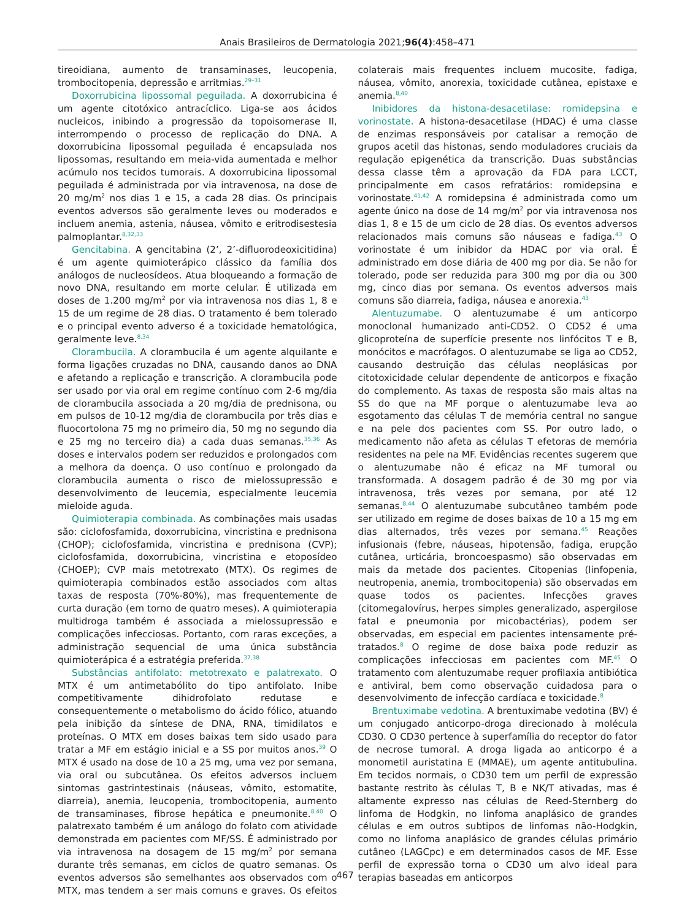Anais Brasileiros de Dermatologia 2021;96(4):458–471
tireoidiana, aumento de transaminases, leucopenia, trombocitopenia, depressão e arritmias.<sup>29–31</sup>
Doxorrubicina lipossomal peguilada. A doxorrubicina é um agente citotóxico antracíclico. Liga-se aos ácidos nucleicos, inibindo a progressão da topoisomerase II, interrompendo o processo de replicação do DNA. A doxorrubicina lipossomal peguilada é encapsulada nos lipossomas, resultando em meia-vida aumentada e melhor acúmulo nos tecidos tumorais. A doxorrubicina lipossomal peguilada é administrada por via intravenosa, na dose de 20 mg/m<sup>2</sup> nos dias 1 e 15, a cada 28 dias. Os principais eventos adversos são geralmente leves ou moderados e incluem anemia, astenia, náusea, vômito e eritrodisestesia palmoplantar.<sup>8,32,33</sup>
Gencitabina. A gencitabina (2’, 2’-difluorodeoxicitidina) é um agente quimioterápico clássico da família dos análogos de nucleosídeos. Atua bloqueando a formação de novo DNA, resultando em morte celular. É utilizada em doses de 1.200 mg/m<sup>2</sup> por via intravenosa nos dias 1, 8 e 15 de um regime de 28 dias. O tratamento é bem tolerado e o principal evento adverso é a toxicidade hematológica, geralmente leve.<sup>8,34</sup>
Clorambucila. A clorambucila é um agente alquilante e forma ligações cruzadas no DNA, causando danos ao DNA e afetando a replicação e transcrição. A clorambucila pode ser usado por via oral em regime contínuo com 2-6 mg/dia de clorambucila associada a 20 mg/dia de prednisona, ou em pulsos de 10-12 mg/dia de clorambucila por três dias e fluocortolona 75 mg no primeiro dia, 50 mg no segundo dia e 25 mg no terceiro dia) a cada duas semanas.<sup>35,36</sup> As doses e intervalos podem ser reduzidos e prolongados com a melhora da doença. O uso contínuo e prolongado da clorambucila aumenta o risco de mielossupressão e desenvolvimento de leucemia, especialmente leucemia mieloide aguda.
Quimioterapia combinada. As combinações mais usadas são: ciclofosfamida, doxorrubicina, vincristina e prednisona (CHOP); ciclofosfamida, vincristina e prednisona (CVP); ciclofosfamida, doxorrubicina, vincristina e etoposídeo (CHOEP); CVP mais metotrexato (MTX). Os regimes de quimioterapia combinados estão associados com altas taxas de resposta (70%-80%), mas frequentemente de curta duração (em torno de quatro meses). A quimioterapia multidroga também é associada a mielossupressão e complicações infecciosas. Portanto, com raras exceções, a administração sequencial de uma única substância quimioterápica é a estratégia preferida.<sup>37,38</sup>
Substâncias antifolato: metotrexato e palatrexato. O MTX é um antimetabólito do tipo antifolato. Inibe competitivamente dihidrofolato redutase e consequentemente o metabolismo do ácido fólico, atuando pela inibição da síntese de DNA, RNA, timidilatos e proteínas. O MTX em doses baixas tem sido usado para tratar a MF em estágio inicial e a SS por muitos anos.<sup>39</sup> O MTX é usado na dose de 10 a 25 mg, uma vez por semana, via oral ou subcutânea. Os efeitos adversos incluem sintomas gastrintestinais (náuseas, vômito, estomatite, diarreia), anemia, leucopenia, trombocitopenia, aumento de transaminases, fibrose hepática e pneumonite.<sup>8,40</sup> O palatrexato também é um análogo do folato com atividade demonstrada em pacientes com MF/SS. É administrado por via intravenosa na dosagem de 15 mg/m<sup>2</sup> por semana durante três semanas, em ciclos de quatro semanas. Os eventos adversos são semelhantes aos observados com o MTX, mas tendem a ser mais comuns e graves. Os efeitos colaterais mais frequentes incluem mucosite, fadiga, náusea, vômito, anorexia, toxicidade cutânea, epistaxe e anemia.<sup>8,40</sup>
Inibidores da histona-desacetilase: romidepsina e vorinostate. A histona-desacetilase (HDAC) é uma classe de enzimas responsáveis por catalisar a remoção de grupos acetil das histonas, sendo moduladores cruciais da regulação epigenética da transcrição. Duas substâncias dessa classe têm a aprovação da FDA para LCCT, principalmente em casos refratários: romidepsina e vorinostate.<sup>41,42</sup> A romidepsina é administrada como um agente único na dose de 14 mg/m<sup>2</sup> por via intravenosa nos dias 1, 8 e 15 de um ciclo de 28 dias. Os eventos adversos relacionados mais comuns são náuseas e fadiga.<sup>43</sup> O vorinostate é um inibidor da HDAC por via oral. É administrado em dose diária de 400 mg por dia. Se não for tolerado, pode ser reduzida para 300 mg por dia ou 300 mg, cinco dias por semana. Os eventos adversos mais comuns são diarreia, fadiga, náusea e anorexia.<sup>43</sup>
Alentuzumabe. O alentuzumabe é um anticorpo monoclonal humanizado anti-CD52. O CD52 é uma glicoproteína de superfície presente nos linfócitos T e B, monócitos e macrófagos. O alentuzumabe se liga ao CD52, causando destruição das células neoplásicas por citotoxicidade celular dependente de anticorpos e fixação do complemento. As taxas de resposta são mais altas na SS do que na MF porque o alentuzumabe leva ao esgotamento das células T de memória central no sangue e na pele dos pacientes com SS. Por outro lado, o medicamento não afeta as células T efetoras de memória residentes na pele na MF. Evidências recentes sugerem que o alentuzumabe não é eficaz na MF tumoral ou transformada. A dosagem padrão é de 30 mg por via intravenosa, três vezes por semana, por até 12 semanas.<sup>8,44</sup> O alentuzumabe subcutâneo também pode ser utilizado em regime de doses baixas de 10 a 15 mg em dias alternados, três vezes por semana.<sup>45</sup> Reações infusionais (febre, náuseas, hipotensão, fadiga, erupção cutânea, urticária, broncoespasmo) são observadas em mais da metade dos pacientes. Citopenias (linfopenia, neutropenia, anemia, trombocitopenia) são observadas em quase todos os pacientes. Infecções graves (citomegalovírus, herpes simples generalizado, aspergilose fatal e pneumonia por micobactérias), podem ser observadas, em especial em pacientes intensamente pré-tratados.<sup>8</sup> O regime de dose baixa pode reduzir as complicações infecciosas em pacientes com MF.<sup>45</sup> O tratamento com alentuzumabe requer profilaxia antibiótica e antiviral, bem como observação cuidadosa para o desenvolvimento de infecção cardíaca e toxicidade.<sup>8</sup>
Brentuximabe vedotina. A brentuximabe vedotina (BV) é um conjugado anticorpo-droga direcionado à molécula CD30. O CD30 pertence à superfamília do receptor do fator de necrose tumoral. A droga ligada ao anticorpo é a monometil auristatina E (MMAE), um agente antitubulina. Em tecidos normais, o CD30 tem um perfil de expressão bastante restrito às células T, B e NK/T ativadas, mas é altamente expresso nas células de Reed-Sternberg do linfoma de Hodgkin, no linfoma anaplásico de grandes células e em outros subtipos de linfomas não-Hodgkin, como no linfoma anaplásico de grandes células primário cutâneo (LAGCpc) e em determinados casos de MF. Esse perfil de expressão torna o CD30 um alvo ideal para terapias baseadas em anticorpos
467